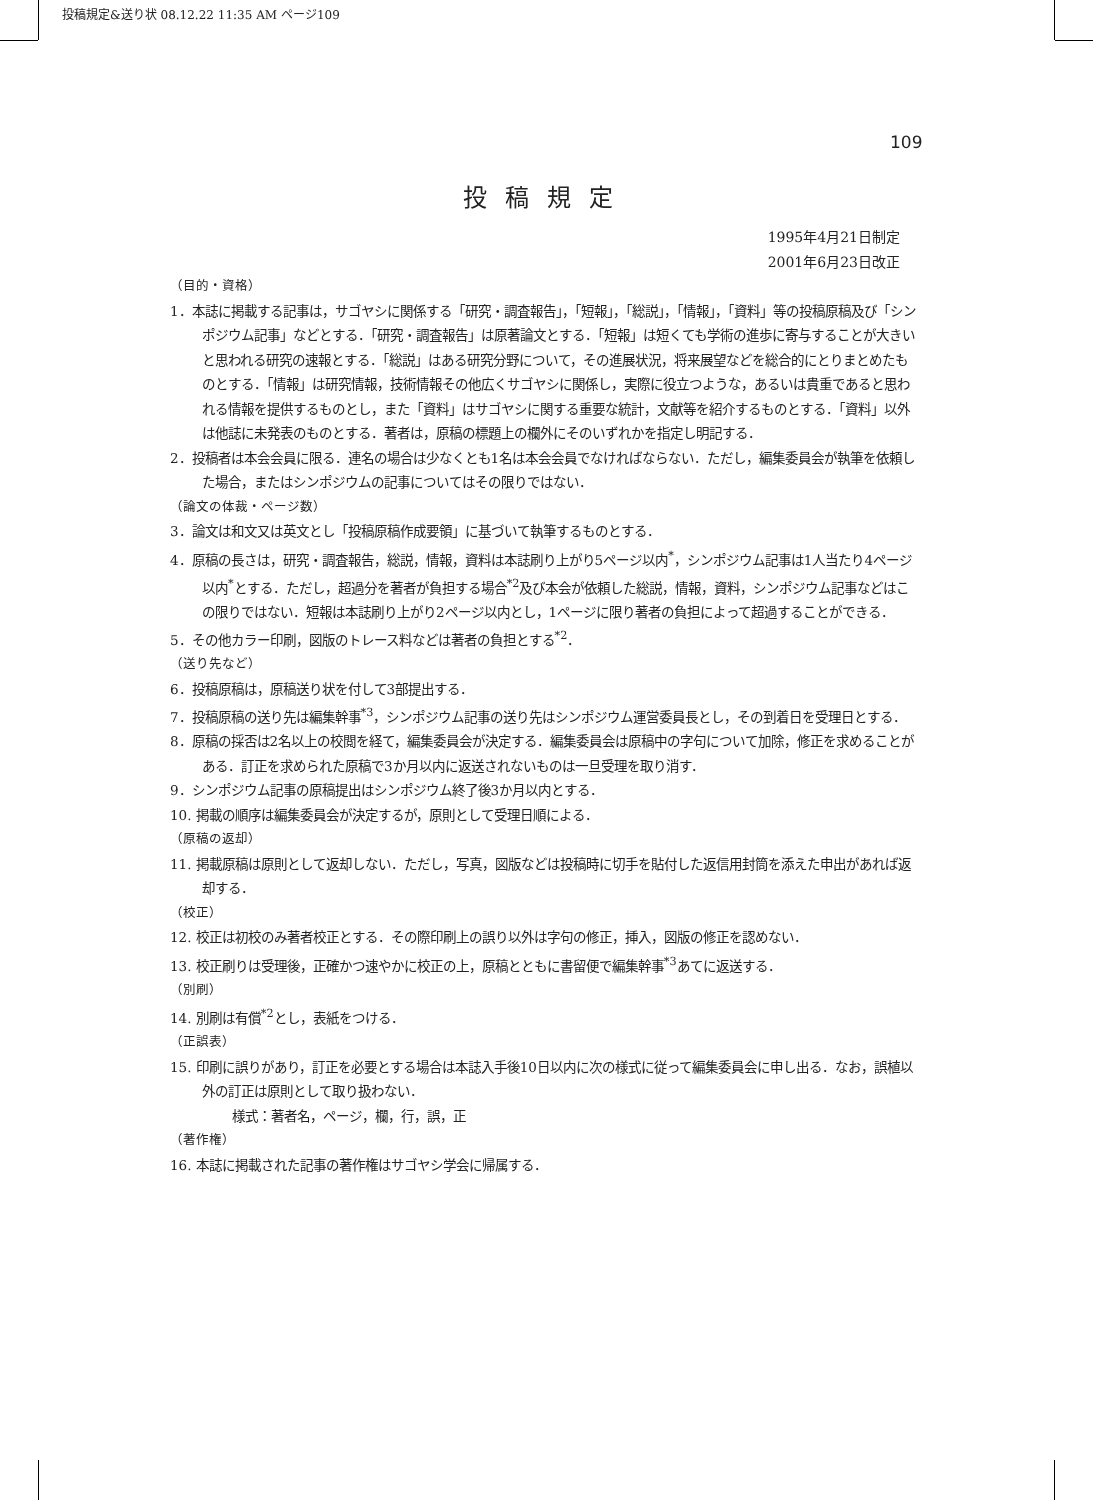投稿規定&送り状 08.12.22 11:35 AM ページ109
109
投稿規定
1995年4月21日制定
2001年6月23日改正
（目的・資格）
1．本誌に掲載する記事は，サゴヤシに関係する「研究・調査報告」，「短報」，「総説」，「情報」，「資料」等の投稿原稿及び「シンポジウム記事」などとする．「研究・調査報告」は原著論文とする．「短報」は短くても学術の進歩に寄与することが大きいと思われる研究の速報とする．「総説」はある研究分野について，その進展状況，将来展望などを総合的にとりまとめたものとする．「情報」は研究情報，技術情報その他広くサゴヤシに関係し，実際に役立つような，あるいは貴重であると思われる情報を提供するものとし，また「資料」はサゴヤシに関する重要な統計，文献等を紹介するものとする．「資料」以外は他誌に未発表のものとする．著者は，原稿の標題上の欄外にそのいずれかを指定し明記する．
2．投稿者は本会会員に限る．連名の場合は少なくとも1名は本会会員でなければならない．ただし，編集委員会が執筆を依頼した場合，またはシンポジウムの記事についてはその限りではない．
（論文の体裁・ページ数）
3．論文は和文又は英文とし「投稿原稿作成要領」に基づいて執筆するものとする．
4．原稿の長さは，研究・調査報告，総説，情報，資料は本誌刷り上がり5ページ以内<sup>*</sup>，シンポジウム記事は1人当たり4ページ以内<sup>*</sup>とする．ただし，超過分を著者が負担する場合<sup>*2</sup>及び本会が依頼した総説，情報，資料，シンポジウム記事などはこの限りではない．短報は本誌刷り上がり2ページ以内とし，1ページに限り著者の負担によって超過することができる．
5．その他カラー印刷，図版のトレース料などは著者の負担とする<sup>*2</sup>．
（送り先など）
6．投稿原稿は，原稿送り状を付して3部提出する．
7．投稿原稿の送り先は編集幹事<sup>*3</sup>，シンポジウム記事の送り先はシンポジウム運営委員長とし，その到着日を受理日とする．
8．原稿の採否は2名以上の校閲を経て，編集委員会が決定する．編集委員会は原稿中の字句について加除，修正を求めることがある．訂正を求められた原稿で3か月以内に返送されないものは一旦受理を取り消す．
9．シンポジウム記事の原稿提出はシンポジウム終了後3か月以内とする．
10. 掲載の順序は編集委員会が決定するが，原則として受理日順による．
（原稿の返却）
11. 掲載原稿は原則として返却しない．ただし，写真，図版などは投稿時に切手を貼付した返信用封筒を添えた申出があれば返却する．
（校正）
12. 校正は初校のみ著者校正とする．その際印刷上の誤り以外は字句の修正，挿入，図版の修正を認めない．
13. 校正刷りは受理後，正確かつ速やかに校正の上，原稿とともに書留便で編集幹事<sup>*3</sup>あてに返送する．
（別刷）
14. 別刷は有償<sup>*2</sup>とし，表紙をつける．
（正誤表）
15. 印刷に誤りがあり，訂正を必要とする場合は本誌入手後10日以内に次の様式に従って編集委員会に申し出る．なお，誤植以外の訂正は原則として取り扱わない．
様式：著者名，ページ，欄，行，誤，正
（著作権）
16. 本誌に掲載された記事の著作権はサゴヤシ学会に帰属する．